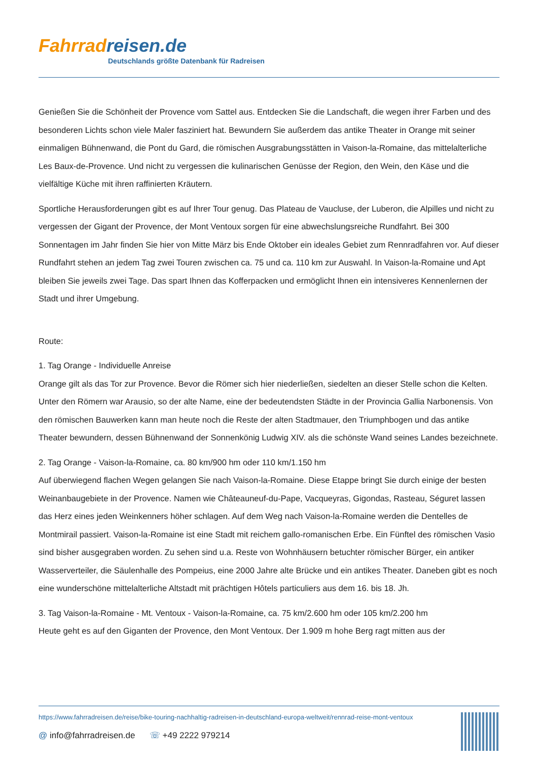Fahrrad reisen.de
Deutschlands größte Datenbank für Radreisen
Genießen Sie die Schönheit der Provence vom Sattel aus. Entdecken Sie die Landschaft, die wegen ihrer Farben und des besonderen Lichts schon viele Maler fasziniert hat. Bewundern Sie außerdem das antike Theater in Orange mit seiner einmaligen Bühnenwand, die Pont du Gard, die römischen Ausgrabungsstätten in Vaison-la-Romaine, das mittelalterliche Les Baux-de-Provence. Und nicht zu vergessen die kulinarischen Genüsse der Region, den Wein, den Käse und die vielfältige Küche mit ihren raffinierten Kräutern.
Sportliche Herausforderungen gibt es auf Ihrer Tour genug. Das Plateau de Vaucluse, der Luberon, die Alpilles und nicht zu vergessen der Gigant der Provence, der Mont Ventoux sorgen für eine abwechslungsreiche Rundfahrt. Bei 300 Sonnentagen im Jahr finden Sie hier von Mitte März bis Ende Oktober ein ideales Gebiet zum Rennradfahren vor. Auf dieser Rundfahrt stehen an jedem Tag zwei Touren zwischen ca. 75 und ca. 110 km zur Auswahl. In Vaison-la-Romaine und Apt bleiben Sie jeweils zwei Tage. Das spart Ihnen das Kofferpacken und ermöglicht Ihnen ein intensiveres Kennenlernen der Stadt und ihrer Umgebung.
Route:
1. Tag Orange - Individuelle Anreise
Orange gilt als das Tor zur Provence. Bevor die Römer sich hier niederließen, siedelten an dieser Stelle schon die Kelten. Unter den Römern war Arausio, so der alte Name, eine der bedeutendsten Städte in der Provincia Gallia Narbonensis. Von den römischen Bauwerken kann man heute noch die Reste der alten Stadtmauer, den Triumphbogen und das antike Theater bewundern, dessen Bühnenwand der Sonnenkönig Ludwig XIV. als die schönste Wand seines Landes bezeichnete.
2. Tag Orange - Vaison-la-Romaine, ca. 80 km/900 hm oder 110 km/1.150 hm
Auf überwiegend flachen Wegen gelangen Sie nach Vaison-la-Romaine. Diese Etappe bringt Sie durch einige der besten Weinanbaugebiete in der Provence. Namen wie Châteauneuf-du-Pape, Vacqueyras, Gigondas, Rasteau, Séguret lassen das Herz eines jeden Weinkenners höher schlagen. Auf dem Weg nach Vaison-la-Romaine werden die Dentelles de Montmirail passiert. Vaison-la-Romaine ist eine Stadt mit reichem gallo-romanischen Erbe. Ein Fünftel des römischen Vasio sind bisher ausgegraben worden. Zu sehen sind u.a. Reste von Wohnhäusern betuchter römischer Bürger, ein antiker Wasserverteiler, die Säulenhalle des Pompeius, eine 2000 Jahre alte Brücke und ein antikes Theater. Daneben gibt es noch eine wunderschöne mittelalterliche Altstadt mit prächtigen Hôtels particuliers aus dem 16. bis 18. Jh.
3. Tag Vaison-la-Romaine - Mt. Ventoux - Vaison-la-Romaine, ca. 75 km/2.600 hm oder 105 km/2.200 hm
Heute geht es auf den Giganten der Provence, den Mont Ventoux. Der 1.909 m hohe Berg ragt mitten aus der
https://www.fahrradreisen.de/reise/bike-touring-nachhaltig-radreisen-in-deutschland-europa-weltweit/rennrad-reise-mont-ventoux
@ info@fahrradreisen.de ☏ +49 2222 979214